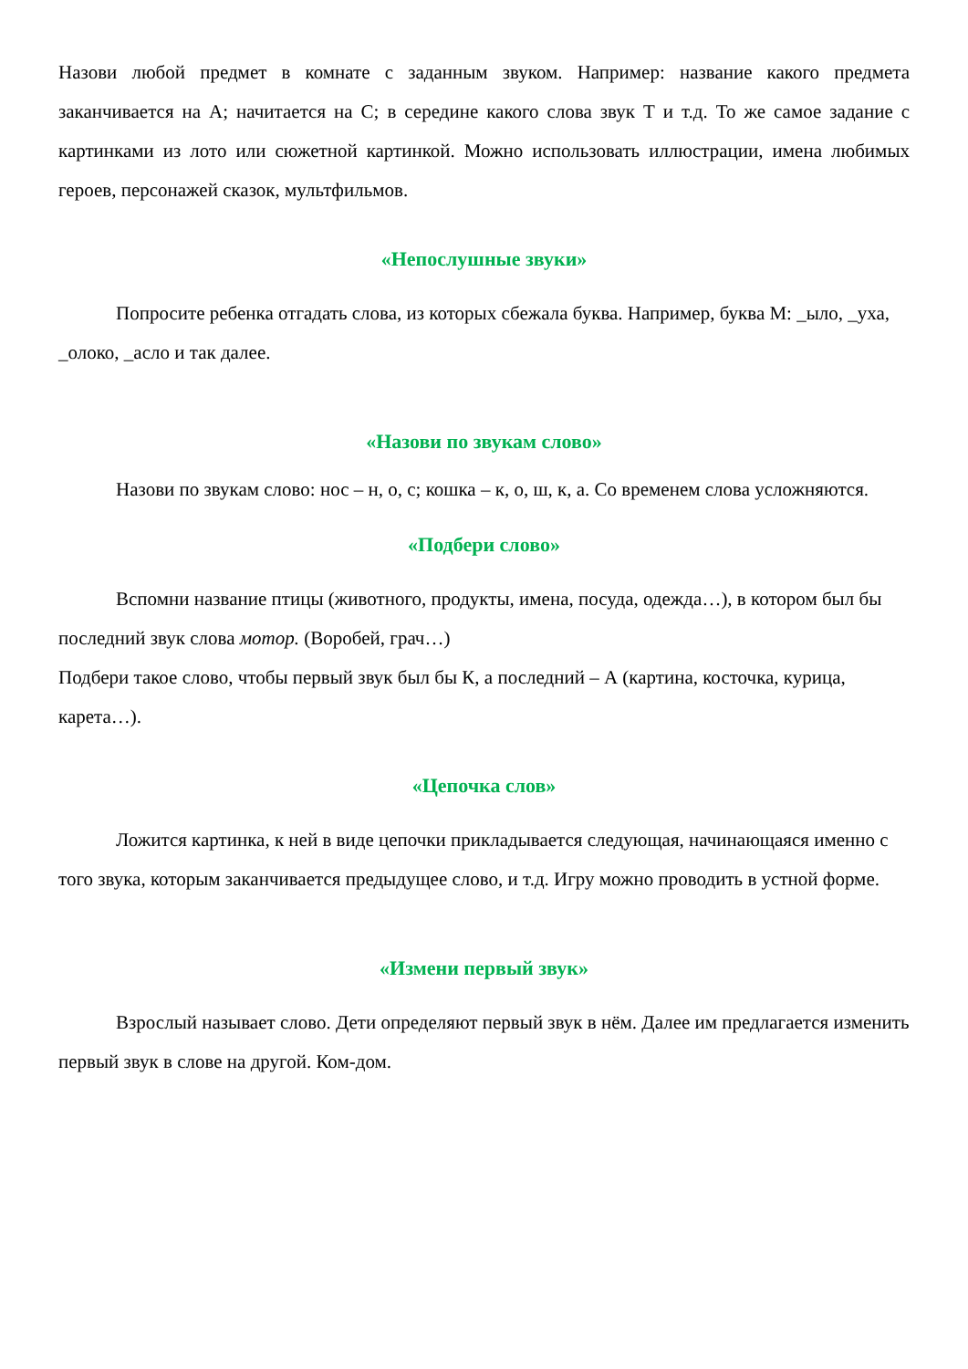Назови любой предмет в комнате с заданным звуком. Например: название какого предмета заканчивается на А; начитается на С; в середине какого слова звук Т и т.д. То же самое задание с картинками из лото или сюжетной картинкой. Можно использовать иллюстрации, имена любимых героев, персонажей сказок, мультфильмов.
«Непослушные звуки»
Попросите ребенка отгадать слова, из которых сбежала буква. Например, буква М: _ыло, _уха, _олоко, _асло и так далее.
«Назови по звукам слово»
Назови по звукам слово: нос – н, о, с; кошка – к, о, ш, к, а. Со временем слова усложняются.
«Подбери слово»
Вспомни название птицы (животного, продукты, имена, посуда, одежда…), в котором был бы последний звук слова мотор. (Воробей, грач…)
Подбери такое слово, чтобы первый звук был бы К, а последний – А (картина, косточка, курица, карета…).
«Цепочка слов»
Ложится картинка, к ней в виде цепочки прикладывается следующая, начинающаяся именно с того звука, которым заканчивается предыдущее слово, и т.д. Игру можно проводить в устной форме.
«Измени первый звук»
Взрослый называет слово. Дети определяют первый звук в нём. Далее им предлагается изменить первый звук в слове на другой. Ком-дом.